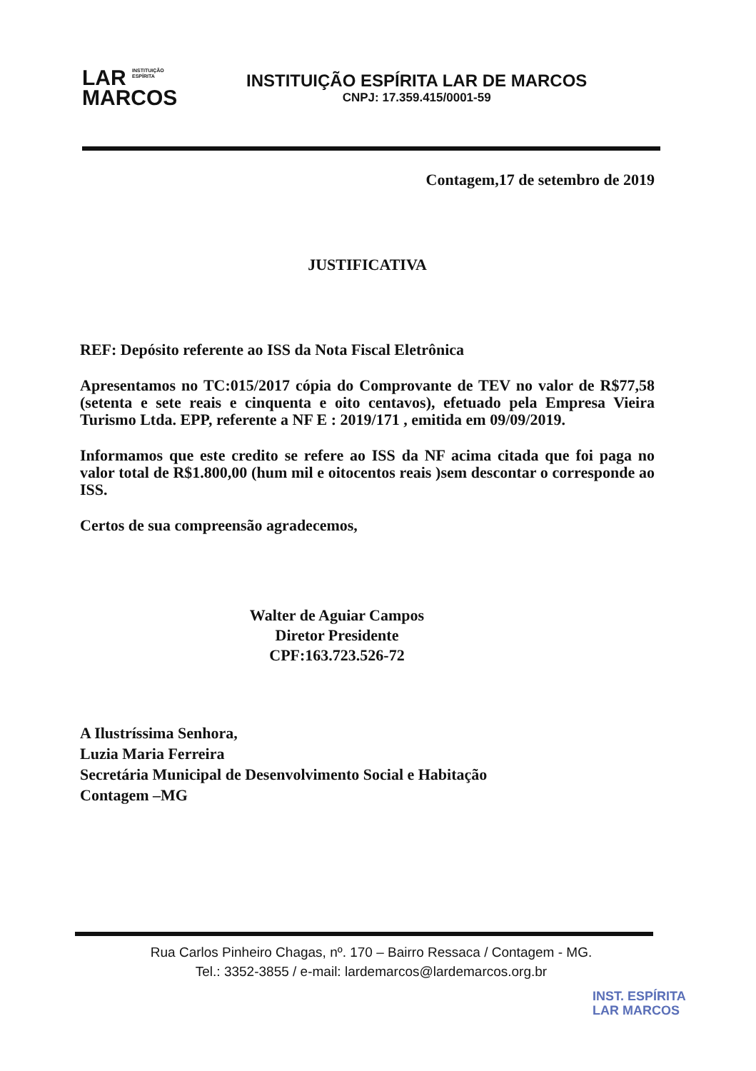LAR INSTITUIÇÃO
ESPÍRITA
MARCOS
INSTITUIÇÃO ESPÍRITA LAR DE MARCOS
CNPJ: 17.359.415/0001-59
Contagem,17 de setembro de 2019
JUSTIFICATIVA
REF: Depósito referente ao ISS da Nota Fiscal Eletrônica
Apresentamos no TC:015/2017 cópia do Comprovante de TEV no valor de R$77,58 (setenta e sete reais e cinquenta e oito centavos), efetuado pela Empresa Vieira Turismo Ltda. EPP, referente a NF E : 2019/171 , emitida em 09/09/2019.
Informamos que este credito se refere ao ISS da NF acima citada que foi paga no valor total de R$1.800,00 (hum mil e oitocentos reais )sem descontar o corresponde ao ISS.
Certos de sua compreensão agradecemos,
Walter de Aguiar Campos
Diretor Presidente
CPF:163.723.526-72
A Ilustríssima Senhora,
Luzia Maria Ferreira
Secretária Municipal de Desenvolvimento Social e Habitação
Contagem –MG
Rua Carlos Pinheiro Chagas, nº. 170 – Bairro Ressaca / Contagem - MG.
Tel.: 3352-3855 / e-mail: lardemarcos@lardemarcos.org.br
INST. ESPÍRITA
LAR MARCOS